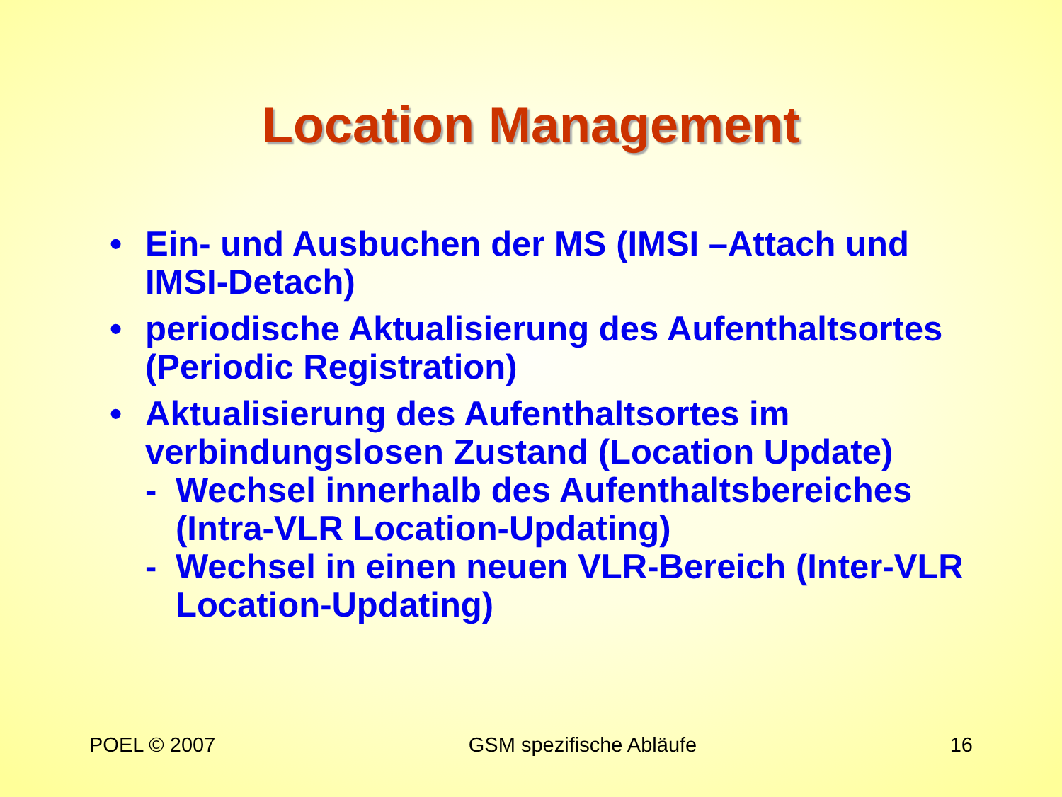Location Management
• Ein- und Ausbuchen der MS (IMSI –Attach und IMSI-Detach)
• periodische Aktualisierung des Aufenthaltsortes (Periodic Registration)
• Aktualisierung des Aufenthaltsortes im verbindungslosen Zustand (Location Update)
- Wechsel innerhalb des Aufenthaltsbereiches (Intra-VLR Location-Updating)
- Wechsel in einen neuen VLR-Bereich (Inter-VLR Location-Updating)
POEL © 2007 GSM spezifische Abläufe 16